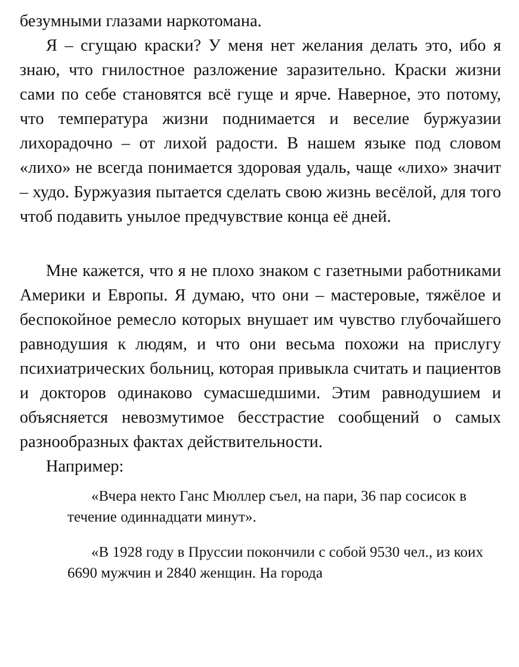безумными глазами наркотомана.
Я – сгущаю краски? У меня нет желания делать это, ибо я знаю, что гнилостное разложение заразительно. Краски жизни сами по себе становятся всё гуще и ярче. Наверное, это потому, что температура жизни поднимается и веселие буржуазии лихорадочно – от лихой радости. В нашем языке под словом «лихо» не всегда понимается здоровая удаль, чаще «лихо» значит – худо. Буржуазия пытается сделать свою жизнь весёлой, для того чтоб подавить унылое предчувствие конца её дней.
Мне кажется, что я не плохо знаком с газетными работниками Америки и Европы. Я думаю, что они – мастеровые, тяжёлое и беспокойное ремесло которых внушает им чувство глубочайшего равнодушия к людям, и что они весьма похожи на прислугу психиатрических больниц, которая привыкла считать и пациентов и докторов одинаково сумасшедшими. Этим равнодушием и объясняется невозмутимое бесстрастие сообщений о самых разнообразных фактах действительности.
Например:
«Вчера некто Ганс Мюллер съел, на пари, 36 пар сосисок в течение одиннадцати минут».
«В 1928 году в Пруссии покончили с собой 9530 чел., из коих 6690 мужчин и 2840 женщин. На города